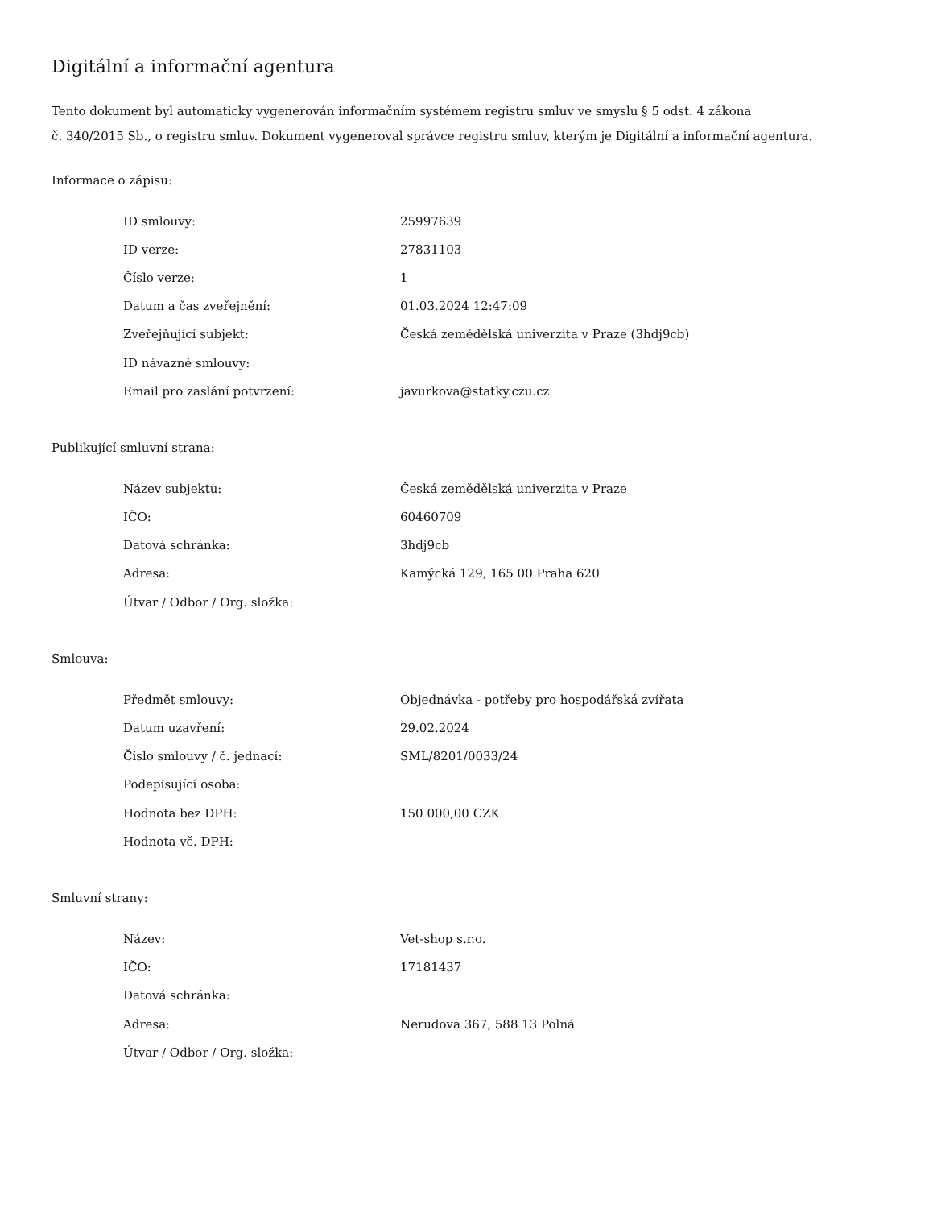Digitální a informační agentura
Tento dokument byl automaticky vygenerován informačním systémem registru smluv ve smyslu § 5 odst. 4 zákona
č. 340/2015 Sb., o registru smluv. Dokument vygeneroval správce registru smluv, kterým je Digitální a informační agentura.
Informace o zápisu:
| ID smlouvy: | 25997639 |
| ID verze: | 27831103 |
| Číslo verze: | 1 |
| Datum a čas zveřejnění: | 01.03.2024 12:47:09 |
| Zveřejňující subjekt: | Česká zemědělská univerzita v Praze (3hdj9cb) |
| ID návazné smlouvy: | |
| Email pro zaslání potvrzení: | javurkova@statky.czu.cz |
Publikující smluvní strana:
| Název subjektu: | Česká zemědělská univerzita v Praze |
| IČO: | 60460709 |
| Datová schránka: | 3hdj9cb |
| Adresa: | Kamýcká 129, 165 00 Praha 620 |
| Útvar / Odbor / Org. složka: | |
Smlouva:
| Předmět smlouvy: | Objednávka - potřeby pro hospodářská zvířata |
| Datum uzavření: | 29.02.2024 |
| Číslo smlouvy / č. jednací: | SML/8201/0033/24 |
| Podepisující osoba: | |
| Hodnota bez DPH: | 150 000,00 CZK |
| Hodnota vč. DPH: | |
Smluvní strany:
| Název: | Vet-shop s.r.o. |
| IČO: | 17181437 |
| Datová schránka: | |
| Adresa: | Nerudova 367, 588 13 Polná |
| Útvar / Odbor / Org. složka: | |